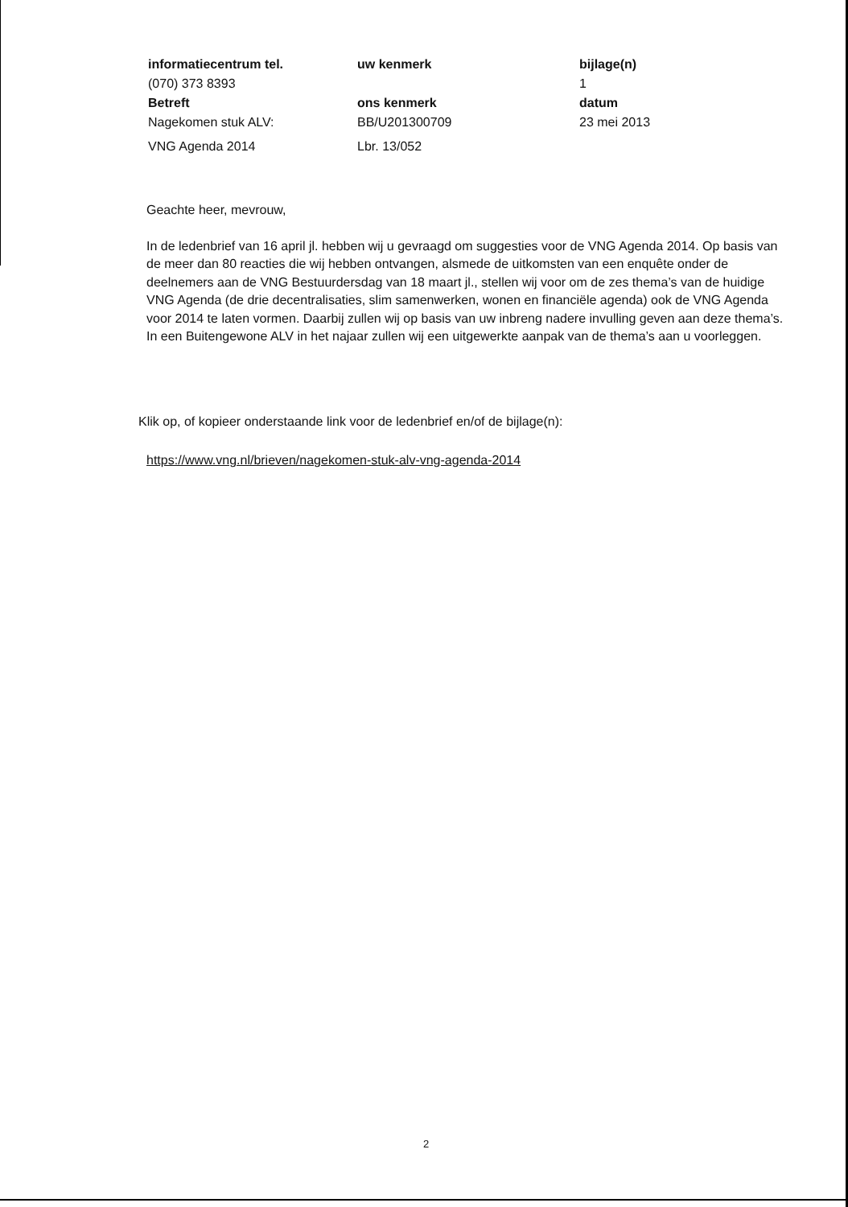informatiecentrum tel. uw kenmerk bijlage(n)
(070) 373 8393 1
Betreft ons kenmerk datum
Nagekomen stuk ALV: BB/U201300709 23 mei 2013
VNG Agenda 2014 Lbr. 13/052
Geachte heer, mevrouw,
In de ledenbrief van 16 april jl. hebben wij u gevraagd om suggesties voor de VNG Agenda 2014. Op basis van de meer dan 80 reacties die wij hebben ontvangen, alsmede de uitkomsten van een enquête onder de deelnemers aan de VNG Bestuurdersdag van 18 maart jl., stellen wij voor om de zes thema’s van de huidige VNG Agenda (de drie decentralisaties, slim samenwerken, wonen en financiële agenda) ook de VNG Agenda voor 2014 te laten vormen. Daarbij zullen wij op basis van uw inbreng nadere invulling geven aan deze thema’s. In een Buitengewone ALV in het najaar zullen wij een uitgewerkte aanpak van de thema’s aan u voorleggen.
Klik op, of kopieer onderstaande link voor de ledenbrief en/of de bijlage(n):
https://www.vng.nl/brieven/nagekomen-stuk-alv-vng-agenda-2014
2